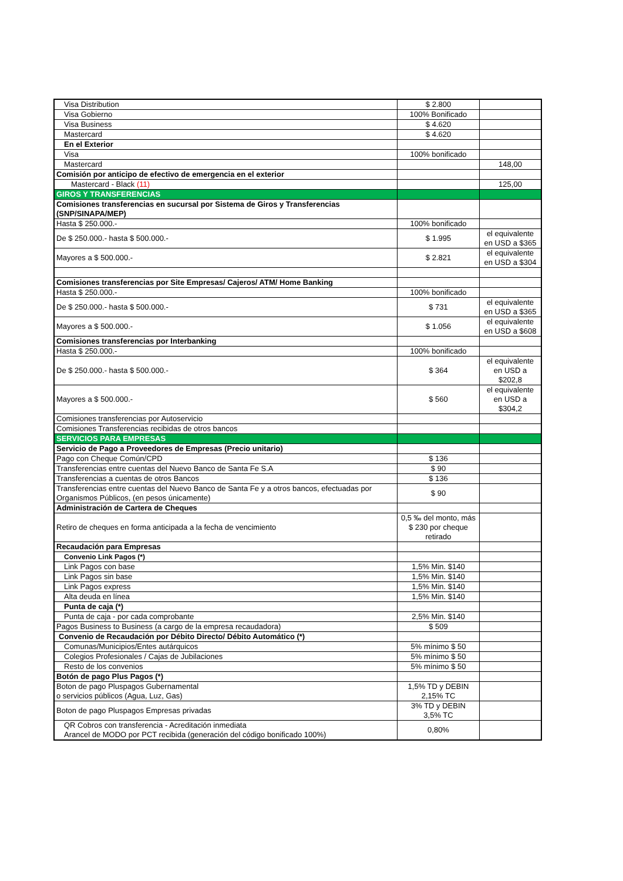| Visa Distribution | $ 2.800 | |
| Visa Gobierno | 100% Bonificado | |
| Visa Business | $ 4.620 | |
| Mastercard | $ 4.620 | |
| En el Exterior | | |
| Visa | 100% bonificado | |
| Mastercard | | 148,00 |
| Comisión por anticipo de efectivo de emergencia en el exterior | | |
| Mastercard - Black (11) | | 125,00 |
| GIROS Y TRANSFERENCIAS | | |
| Comisiones transferencias en sucursal por Sistema de Giros y Transferencias (SNP/SINAPA/MEP) | | |
| Hasta $ 250.000.- | 100% bonificado | |
| De $ 250.000.- hasta $ 500.000.- | $ 1.995 | el equivalente en USD a $365 |
| Mayores a $ 500.000.- | $ 2.821 | el equivalente en USD a $304 |
| Comisiones transferencias por Site Empresas/ Cajeros/ ATM/ Home Banking | | |
| Hasta $ 250.000.- | 100% bonificado | |
| De $ 250.000.- hasta $ 500.000.- | $ 731 | el equivalente en USD a $365 |
| Mayores a $ 500.000.- | $ 1.056 | el equivalente en USD a $608 |
| Comisiones transferencias por Interbanking | | |
| Hasta $ 250.000.- | 100% bonificado | |
| De $ 250.000.- hasta $ 500.000.- | $ 364 | el equivalente en USD a $202,8 |
| Mayores a $ 500.000.- | $ 560 | el equivalente en USD a $304,2 |
| Comisiones transferencias por Autoservicio | | |
| Comisiones Transferencias recibidas de otros bancos | | |
| SERVICIOS PARA EMPRESAS | | |
| Servicio de Pago a Proveedores de Empresas (Precio unitario) | | |
| Pago con Cheque Común/CPD | $ 136 | |
| Transferencias entre cuentas del Nuevo Banco de Santa Fe S.A | $ 90 | |
| Transferencias a cuentas de otros Bancos | $ 136 | |
| Transferencias entre cuentas del Nuevo Banco de Santa Fe y a otros bancos, efectuadas por Organismos Públicos, (en pesos únicamente) | $ 90 | |
| Administración de Cartera de Cheques | | |
| Retiro de cheques en forma anticipada a la fecha de vencimiento | 0,5 ‰ del monto, más $ 230 por cheque retirado | |
| Recaudación para Empresas | | |
| Convenio Link Pagos (*) | | |
| Link Pagos con base | 1,5% Min. $140 | |
| Link Pagos sin base | 1,5% Min. $140 | |
| Link Pagos express | 1,5% Min. $140 | |
| Alta deuda en línea | 1,5% Min. $140 | |
| Punta de caja (*) | | |
| Punta de caja - por cada comprobante | 2,5% Min. $140 | |
| Pagos Business to Business (a cargo de la empresa recaudadora) | $ 509 | |
| Convenio de Recaudación por Débito Directo/ Débito Automático (*) | | |
| Comunas/Municipios/Entes autárquicos | 5% mínimo $ 50 | |
| Colegios Profesionales / Cajas de Jubilaciones | 5% mínimo $ 50 | |
| Resto de los convenios | 5% mínimo $ 50 | |
| Botón de pago Plus Pagos (*) | | |
| Boton de pago Pluspagos Gubernamental o servicios públicos (Agua, Luz, Gas) | 1,5% TD y DEBIN 2,15% TC | |
| Boton de pago Pluspagos Empresas privadas | 3% TD y DEBIN 3,5% TC | |
| QR Cobros con transferencia - Acreditación inmediata Arancel de MODO por PCT recibida (generación del código bonificado 100%) | 0,80% | |